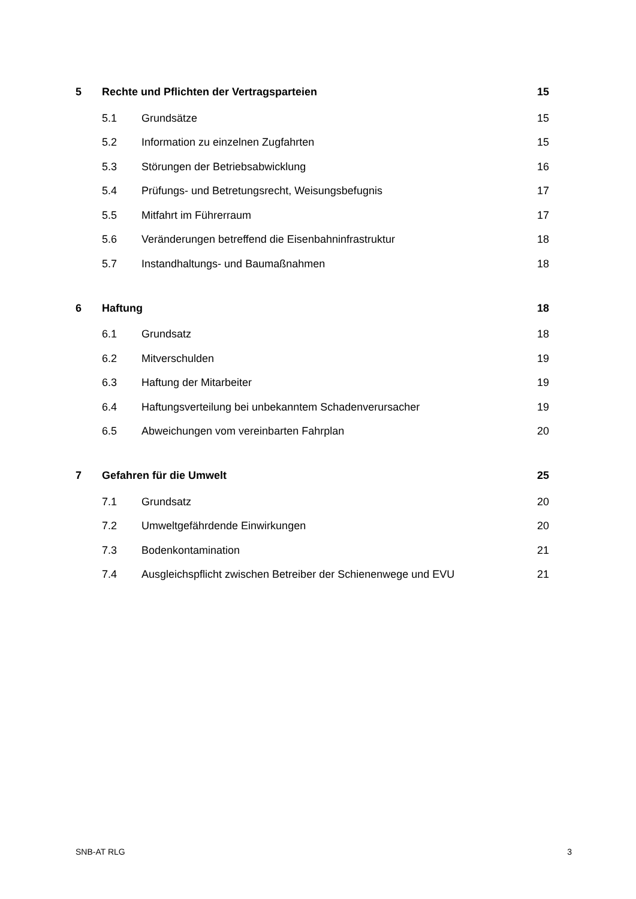5 Rechte und Pflichten der Vertragsparteien 15
5.1 Grundsätze 15
5.2 Information zu einzelnen Zugfahrten 15
5.3 Störungen der Betriebsabwicklung 16
5.4 Prüfungs- und Betretungsrecht, Weisungsbefugnis 17
5.5 Mitfahrt im Führerraum 17
5.6 Veränderungen betreffend die Eisenbahninfrastruktur 18
5.7 Instandhaltungs- und Baumaßnahmen 18
6 Haftung 18
6.1 Grundsatz 18
6.2 Mitverschulden 19
6.3 Haftung der Mitarbeiter 19
6.4 Haftungsverteilung bei unbekanntem Schadenverursacher 19
6.5 Abweichungen vom vereinbarten Fahrplan 20
7 Gefahren für die Umwelt 25
7.1 Grundsatz 20
7.2 Umweltgefährdende Einwirkungen 20
7.3 Bodenkontamination 21
7.4 Ausgleichspflicht zwischen Betreiber der Schienenwege und EVU 21
SNB-AT RLG 3